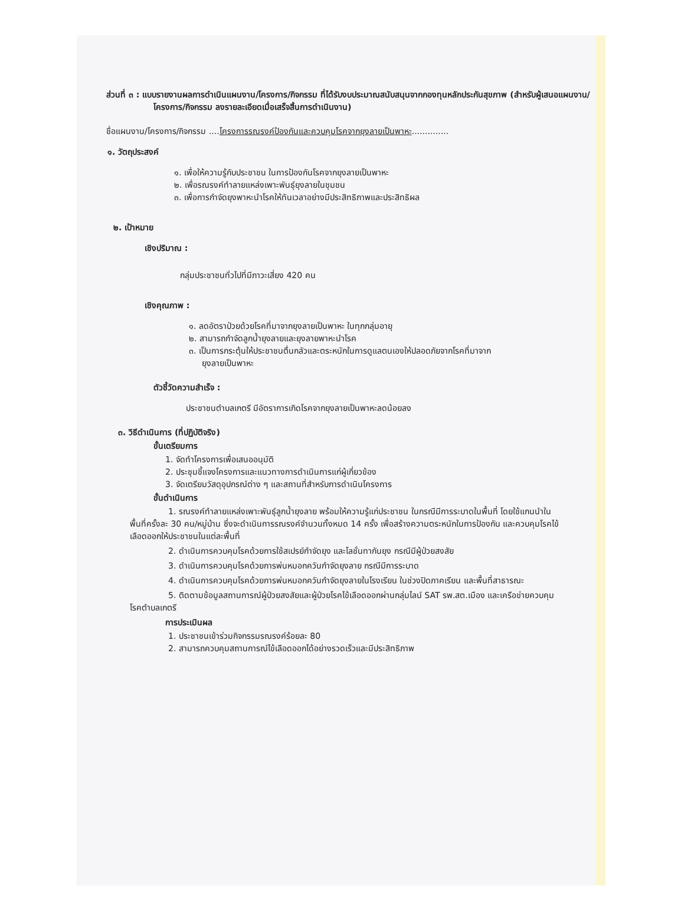ส่วนที่ ๓ : แบบรายงานผลการดำเนินแผนงาน/โครงการ/กิจกรรม ที่ได้รับงบประมาณสนับสนุนจากกองทุนหลักประกันสุขภาพ (สำหรับผู้เสนอแผนงาน/โครงการ/กิจกรรม ลงรายละเอียดเมื่อเสร็จสิ้นการดำเนินงาน)
ชื่อแผนงาน/โครงการ/กิจกรรม ....โครงการรณรงค์ป้องกันและควบคุมโรคจากยุงลายเป็นพาหะ..............
๑. วัตถุประสงค์
๑. เพื่อให้ความรู้กับประชาชน ในการป้องกันโรคจากยุงลายเป็นพาหะ
๒. เพื่อรณรงค์ทำลายแหล่งเพาะพันธุ์ยุงลายในชุมชน
๓. เพื่อการกำจัดยุงพาหะนำโรคให้ทันเวลาอย่างมีประสิทธิภาพและประสิทธิผล
๒. เป้าหมาย
เชิงปริมาณ :
กลุ่มประชาชนทั่วไปที่มีภาวะเสี่ยง 420 คน
เชิงคุณภาพ :
๑. ลดอัตราป่วยด้วยโรคที่มาจากยุงลายเป็นพาหะ ในทุกกลุ่มอายุ
๒. สามารถกำจัดลูกน้ำยุงลายและยุงลายพาหะนำโรค
๓. เป็นการกระตุ้นให้ประชาชนตื่นกลัวและตระหนักในการดูแลตนเองให้ปลอดภัยจากโรคที่มาจาก
ยุงลายเป็นพาหะ
ตัวชี้วัดความสำเร็จ :
ประชาชนตำบลเกตรี มีอัตราการเกิดโรคจากยุงลายเป็นพาหะลดน้อยลง
๓. วิธีดำเนินการ (ที่ปฏิบัติจริง)
ขั้นเตรียมการ
1. จัดทำโครงการเพื่อเสนออนุมัติ
2. ประชุมชี้แจงโครงการและแนวทางการดำเนินการแก่ผู้เกี่ยวข้อง
3. จัดเตรียมวัสดุอุปกรณ์ต่าง ๆ และสถานที่สำหรับการดำเนินโครงการ
ขั้นดำเนินการ
1. รณรงค์ทำลายแหล่งเพาะพันธุ์ลูกน้ำยุงลาย พร้อมให้ความรู้แก่ประชาชน ในกรณีมีการระบาดในพื้นที่ โดยใช้แกนนำในพื้นที่ครั้งละ 30 คน/หมู่บ้าน ซึ่งจะดำเนินการรณรงค์จำนวนทั้งหมด 14 ครั้ง เพื่อสร้างความตระหนักในการป้องกัน และควบคุมโรคไข้เลือดออกให้ประชาชนในแต่ละพื้นที่
2. ดำเนินการควบคุมโรคด้วยการใช้สเปรย์กำจัดยุง และโลชั่นทากันยุง กรณีมีผู้ป่วยสงสัย
3. ดำเนินการควบคุมโรคด้วยการพ่นหมอกควันกำจัดยุงลาย กรณีมีการระบาด
4. ดำเนินการควบคุมโรคด้วยการพ่นหมอกควันกำจัดยุงลายในโรงเรียน ในช่วงปิดภาคเรียน และพื้นที่สาธารณะ
5. ติดตามข้อมูลสถานการณ์ผู้ป่วยสงสัยและผู้ป่วยโรคไข้เลือดออกผ่านกลุ่มไลน์ SAT รพ.สต.เมือง และเครือข่ายควบคุมโรคตำบลเกตรี
การประเมินผล
1. ประชาชนเข้าร่วมกิจกรรมรณรงค์ร้อยละ 80
2. สามารถควบคุมสถานการณ์ไข้เลือดออกได้อย่างรวดเร็วและมีประสิทธิภาพ